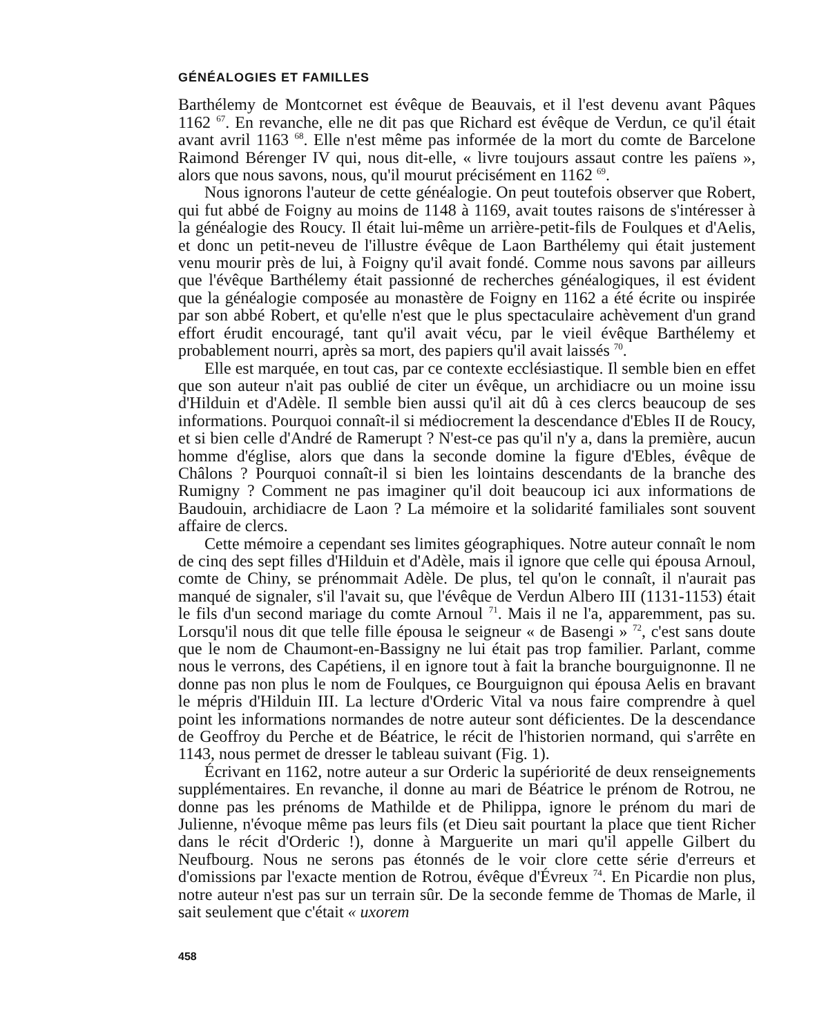GÉNÉALOGIES ET FAMILLES
Barthélemy de Montcornet est évêque de Beauvais, et il l'est devenu avant Pâques 1162 <sup>67</sup>. En revanche, elle ne dit pas que Richard est évêque de Verdun, ce qu'il était avant avril 1163 <sup>68</sup>. Elle n'est même pas informée de la mort du comte de Barcelone Raimond Bérenger IV qui, nous dit-elle, « livre toujours assaut contre les païens », alors que nous savons, nous, qu'il mourut précisément en 1162 <sup>69</sup>.
Nous ignorons l'auteur de cette généalogie. On peut toutefois observer que Robert, qui fut abbé de Foigny au moins de 1148 à 1169, avait toutes raisons de s'intéresser à la généalogie des Roucy. Il était lui-même un arrière-petit-fils de Foulques et d'Aelis, et donc un petit-neveu de l'illustre évêque de Laon Barthélemy qui était justement venu mourir près de lui, à Foigny qu'il avait fondé. Comme nous savons par ailleurs que l'évêque Barthélemy était passionné de recherches généalogiques, il est évident que la généalogie composée au monastère de Foigny en 1162 a été écrite ou inspirée par son abbé Robert, et qu'elle n'est que le plus spectaculaire achèvement d'un grand effort érudit encouragé, tant qu'il avait vécu, par le vieil évêque Barthélemy et probablement nourri, après sa mort, des papiers qu'il avait laissés <sup>70</sup>.
Elle est marquée, en tout cas, par ce contexte ecclésiastique. Il semble bien en effet que son auteur n'ait pas oublié de citer un évêque, un archidiacre ou un moine issu d'Hilduin et d'Adèle. Il semble bien aussi qu'il ait dû à ces clercs beaucoup de ses informations. Pourquoi connaît-il si médiocrement la descendance d'Ebles II de Roucy, et si bien celle d'André de Ramerupt ? N'est-ce pas qu'il n'y a, dans la première, aucun homme d'église, alors que dans la seconde domine la figure d'Ebles, évêque de Châlons ? Pourquoi connaît-il si bien les lointains descendants de la branche des Rumigny ? Comment ne pas imaginer qu'il doit beaucoup ici aux informations de Baudouin, archidiacre de Laon ? La mémoire et la solidarité familiales sont souvent affaire de clercs.
Cette mémoire a cependant ses limites géographiques. Notre auteur connaît le nom de cinq des sept filles d'Hilduin et d'Adèle, mais il ignore que celle qui épousa Arnoul, comte de Chiny, se prénommait Adèle. De plus, tel qu'on le connaît, il n'aurait pas manqué de signaler, s'il l'avait su, que l'évêque de Verdun Albero III (1131-1153) était le fils d'un second mariage du comte Arnoul <sup>71</sup>. Mais il ne l'a, apparemment, pas su. Lorsqu'il nous dit que telle fille épousa le seigneur « de Basengi » <sup>72</sup>, c'est sans doute que le nom de Chaumont-en-Bassigny ne lui était pas trop familier. Parlant, comme nous le verrons, des Capétiens, il en ignore tout à fait la branche bourguignonne. Il ne donne pas non plus le nom de Foulques, ce Bourguignon qui épousa Aelis en bravant le mépris d'Hilduin III. La lecture d'Orderic Vital va nous faire comprendre à quel point les informations normandes de notre auteur sont déficientes. De la descendance de Geoffroy du Perche et de Béatrice, le récit de l'historien normand, qui s'arrête en 1143, nous permet de dresser le tableau suivant (Fig. 1).
Écrivant en 1162, notre auteur a sur Orderic la supériorité de deux renseignements supplémentaires. En revanche, il donne au mari de Béatrice le prénom de Rotrou, ne donne pas les prénoms de Mathilde et de Philippa, ignore le prénom du mari de Julienne, n'évoque même pas leurs fils (et Dieu sait pourtant la place que tient Richer dans le récit d'Orderic !), donne à Marguerite un mari qu'il appelle Gilbert du Neufbourg. Nous ne serons pas étonnés de le voir clore cette série d'erreurs et d'omissions par l'exacte mention de Rotrou, évêque d'Évreux <sup>74</sup>. En Picardie non plus, notre auteur n'est pas sur un terrain sûr. De la seconde femme de Thomas de Marle, il sait seulement que c'était « uxorem
458